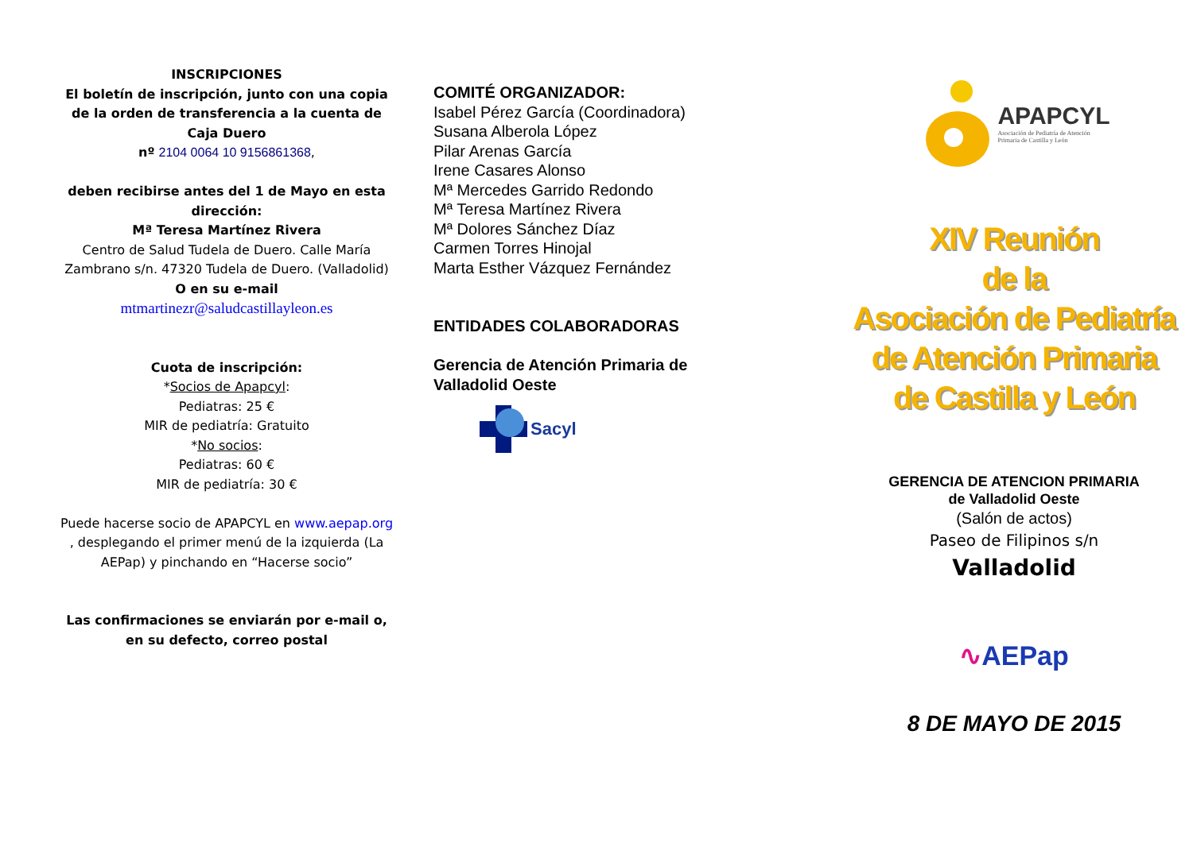INSCRIPCIONES
El boletín de inscripción, junto con una copia de la orden de transferencia a la cuenta de Caja Duero
nº 2104 0064 10 9156861368,
deben recibirse antes del 1 de Mayo en esta dirección:
Mª Teresa Martínez Rivera
Centro de Salud Tudela de Duero. Calle María Zambrano s/n. 47320 Tudela de Duero. (Valladolid)
O en su e-mail
mtmartinezr@saludcastillayleon.es
Cuota de inscripción:
*Socios de Apapcyl:
Pediatras: 25 €
MIR de pediatría: Gratuito
*No socios:
Pediatras: 60 €
MIR de pediatría: 30 €
Puede hacerse socio de APAPCYL en www.aepap.org , desplegando el primer menú de la izquierda (La AEPap) y pinchando en “Hacerse socio”
Las confirmaciones se enviarán por e-mail o, en su defecto, correo postal
COMITÉ ORGANIZADOR:
Isabel Pérez García (Coordinadora)
Susana Alberola López
Pilar Arenas García
Irene Casares Alonso
Mª Mercedes Garrido Redondo
Mª Teresa Martínez Rivera
Mª Dolores Sánchez Díaz
Carmen Torres Hinojal
Marta Esther Vázquez Fernández
ENTIDADES COLABORADORAS
Gerencia de Atención Primaria de Valladolid Oeste
Sacyl
APAPCYL
Asociación de Pediatría de Atención
Primaria de Castilla y León
XIV Reunión
de la
Asociación de Pediatría
de Atención Primaria
de Castilla y León
GERENCIA DE ATENCION PRIMARIA
de Valladolid Oeste
(Salón de actos)
Paseo de Filipinos s/n
Valladolid
∿AEPap
8 DE MAYO DE 2015